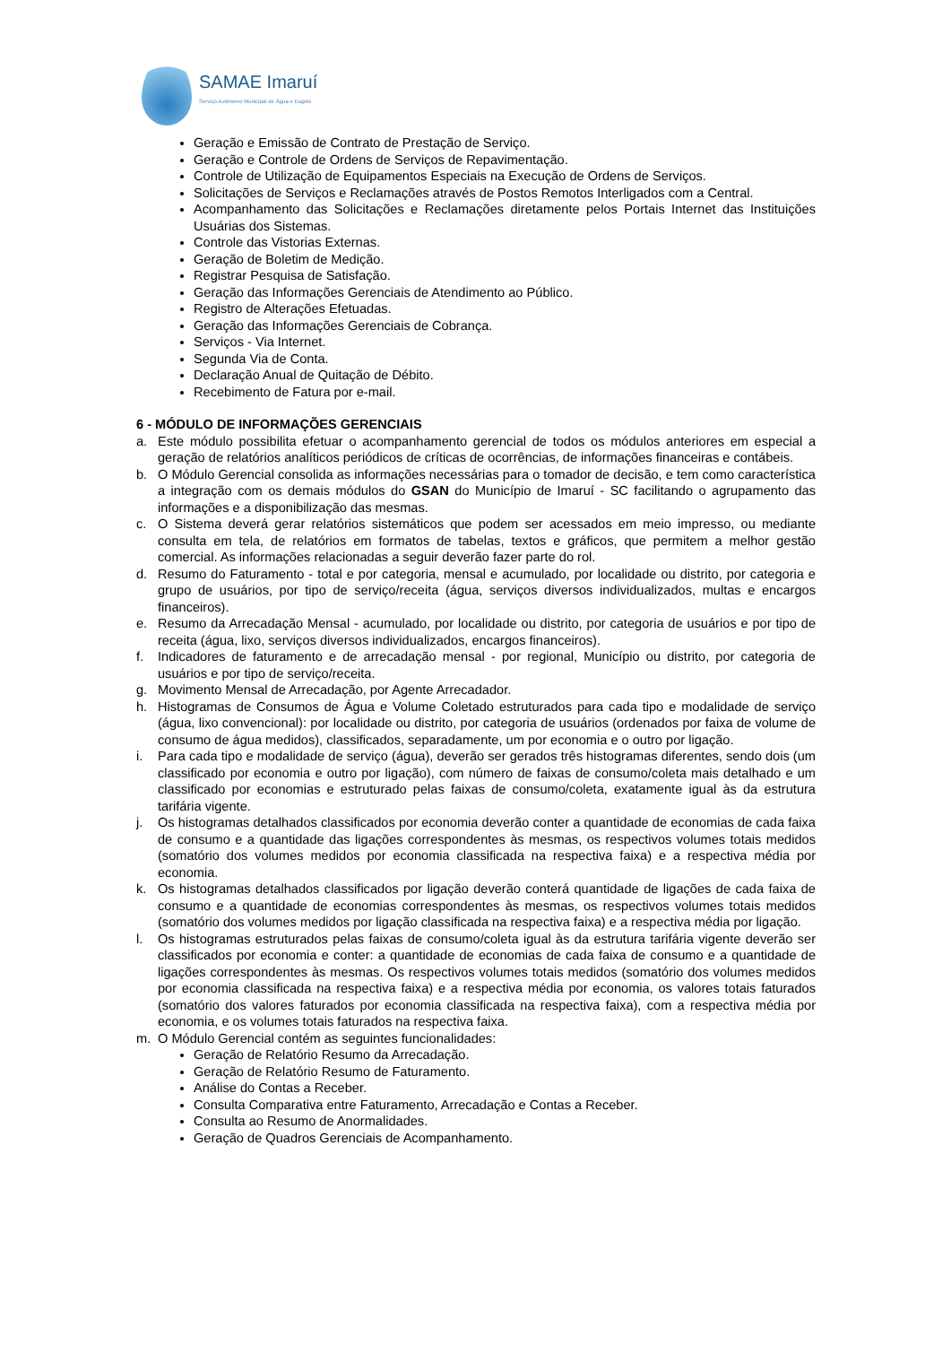SAMAE Imaruí
Serviço Autônomo Municipal de Água e Esgoto
Geração e Emissão de Contrato de Prestação de Serviço.
Geração e Controle de Ordens de Serviços de Repavimentação.
Controle de Utilização de Equipamentos Especiais na Execução de Ordens de Serviços.
Solicitações de Serviços e Reclamações através de Postos Remotos Interligados com a Central.
Acompanhamento das Solicitações e Reclamações diretamente pelos Portais Internet das Instituições Usuárias dos Sistemas.
Controle das Vistorias Externas.
Geração de Boletim de Medição.
Registrar Pesquisa de Satisfação.
Geração das Informações Gerenciais de Atendimento ao Público.
Registro de Alterações Efetuadas.
Geração das Informações Gerenciais de Cobrança.
Serviços - Via Internet.
Segunda Via de Conta.
Declaração Anual de Quitação de Débito.
Recebimento de Fatura por e-mail.
6 - MÓDULO DE INFORMAÇÕES GERENCIAIS
a. Este módulo possibilita efetuar o acompanhamento gerencial de todos os módulos anteriores em especial a geração de relatórios analíticos periódicos de críticas de ocorrências, de informações financeiras e contábeis.
b. O Módulo Gerencial consolida as informações necessárias para o tomador de decisão, e tem como característica a integração com os demais módulos do GSAN do Município de Imaruí - SC facilitando o agrupamento das informações e a disponibilização das mesmas.
c. O Sistema deverá gerar relatórios sistemáticos que podem ser acessados em meio impresso, ou mediante consulta em tela, de relatórios em formatos de tabelas, textos e gráficos, que permitem a melhor gestão comercial. As informações relacionadas a seguir deverão fazer parte do rol.
d. Resumo do Faturamento - total e por categoria, mensal e acumulado, por localidade ou distrito, por categoria e grupo de usuários, por tipo de serviço/receita (água, serviços diversos individualizados, multas e encargos financeiros).
e. Resumo da Arrecadação Mensal - acumulado, por localidade ou distrito, por categoria de usuários e por tipo de receita (água, lixo, serviços diversos individualizados, encargos financeiros).
f. Indicadores de faturamento e de arrecadação mensal - por regional, Município ou distrito, por categoria de usuários e por tipo de serviço/receita.
g. Movimento Mensal de Arrecadação, por Agente Arrecadador.
h. Histogramas de Consumos de Água e Volume Coletado estruturados para cada tipo e modalidade de serviço (água, lixo convencional): por localidade ou distrito, por categoria de usuários (ordenados por faixa de volume de consumo de água medidos), classificados, separadamente, um por economia e o outro por ligação.
i. Para cada tipo e modalidade de serviço (água), deverão ser gerados três histogramas diferentes, sendo dois (um classificado por economia e outro por ligação), com número de faixas de consumo/coleta mais detalhado e um classificado por economias e estruturado pelas faixas de consumo/coleta, exatamente igual às da estrutura tarifária vigente.
j. Os histogramas detalhados classificados por economia deverão conter a quantidade de economias de cada faixa de consumo e a quantidade das ligações correspondentes às mesmas, os respectivos volumes totais medidos (somatório dos volumes medidos por economia classificada na respectiva faixa) e a respectiva média por economia.
k. Os histogramas detalhados classificados por ligação deverão conterá quantidade de ligações de cada faixa de consumo e a quantidade de economias correspondentes às mesmas, os respectivos volumes totais medidos (somatório dos volumes medidos por ligação classificada na respectiva faixa) e a respectiva média por ligação.
l. Os histogramas estruturados pelas faixas de consumo/coleta igual às da estrutura tarifária vigente deverão ser classificados por economia e conter: a quantidade de economias de cada faixa de consumo e a quantidade de ligações correspondentes às mesmas. Os respectivos volumes totais medidos (somatório dos volumes medidos por economia classificada na respectiva faixa) e a respectiva média por economia, os valores totais faturados (somatório dos valores faturados por economia classificada na respectiva faixa), com a respectiva média por economia, e os volumes totais faturados na respectiva faixa.
m. O Módulo Gerencial contém as seguintes funcionalidades:
Geração de Relatório Resumo da Arrecadação.
Geração de Relatório Resumo de Faturamento.
Análise do Contas a Receber.
Consulta Comparativa entre Faturamento, Arrecadação e Contas a Receber.
Consulta ao Resumo de Anormalidades.
Geração de Quadros Gerenciais de Acompanhamento.